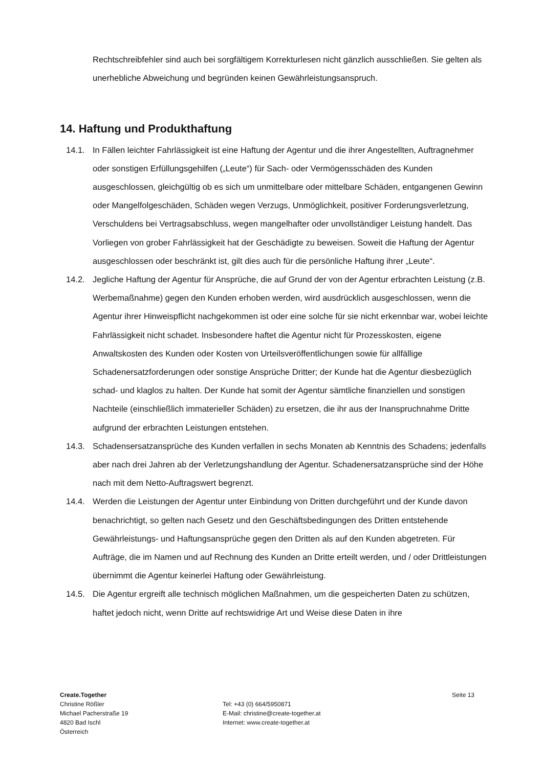Rechtschreibfehler sind auch bei sorgfältigem Korrekturlesen nicht gänzlich ausschließen. Sie gelten als unerhebliche Abweichung und begründen keinen Gewährleistungsanspruch.
14. Haftung und Produkthaftung
14.1. In Fällen leichter Fahrlässigkeit ist eine Haftung der Agentur und die ihrer Angestellten, Auftragnehmer oder sonstigen Erfüllungsgehilfen („Leute“) für Sach- oder Vermögensschäden des Kunden ausgeschlossen, gleichgültig ob es sich um unmittelbare oder mittelbare Schäden, entgangenen Gewinn oder Mangelfolgeschäden, Schäden wegen Verzugs, Unmöglichkeit, positiver Forderungsverletzung, Verschuldens bei Vertragsabschluss, wegen mangelhafter oder unvollständiger Leistung handelt. Das Vorliegen von grober Fahrlässigkeit hat der Geschädigte zu beweisen. Soweit die Haftung der Agentur ausgeschlossen oder beschränkt ist, gilt dies auch für die persönliche Haftung ihrer „Leute“.
14.2. Jegliche Haftung der Agentur für Ansprüche, die auf Grund der von der Agentur erbrachten Leistung (z.B. Werbemaßnahme) gegen den Kunden erhoben werden, wird ausdrücklich ausgeschlossen, wenn die Agentur ihrer Hinweispflicht nachgekommen ist oder eine solche für sie nicht erkennbar war, wobei leichte Fahrlässigkeit nicht schadet. Insbesondere haftet die Agentur nicht für Prozesskosten, eigene Anwaltskosten des Kunden oder Kosten von Urteilsveröffentlichungen sowie für allfällige Schadenersatzforderungen oder sonstige Ansprüche Dritter; der Kunde hat die Agentur diesbezüglich schad- und klaglos zu halten. Der Kunde hat somit der Agentur sämtliche finanziellen und sonstigen Nachteile (einschließlich immaterieller Schäden) zu ersetzen, die ihr aus der Inanspruchnahme Dritte aufgrund der erbrachten Leistungen entstehen.
14.3. Schadensersatzansprüche des Kunden verfallen in sechs Monaten ab Kenntnis des Schadens; jedenfalls aber nach drei Jahren ab der Verletzungshandlung der Agentur. Schadenersatzansprüche sind der Höhe nach mit dem Netto-Auftragswert begrenzt.
14.4. Werden die Leistungen der Agentur unter Einbindung von Dritten durchgeführt und der Kunde davon benachrichtigt, so gelten nach Gesetz und den Geschäftsbedingungen des Dritten entstehende Gewährleistungs- und Haftungsansprüche gegen den Dritten als auf den Kunden abgetreten. Für Aufträge, die im Namen und auf Rechnung des Kunden an Dritte erteilt werden, und / oder Drittleistungen übernimmt die Agentur keinerlei Haftung oder Gewährleistung.
14.5. Die Agentur ergreift alle technisch möglichen Maßnahmen, um die gespeicherten Daten zu schützen, haftet jedoch nicht, wenn Dritte auf rechtswidrige Art und Weise diese Daten in ihre
Create.Together
Christine Rößler
Michael Pacherstraße 19
4820 Bad Ischl
Österreich
Tel: +43 (0) 664/5950871
E-Mail: christine@create-together.at
Internet: www.create-together.at
Seite 13